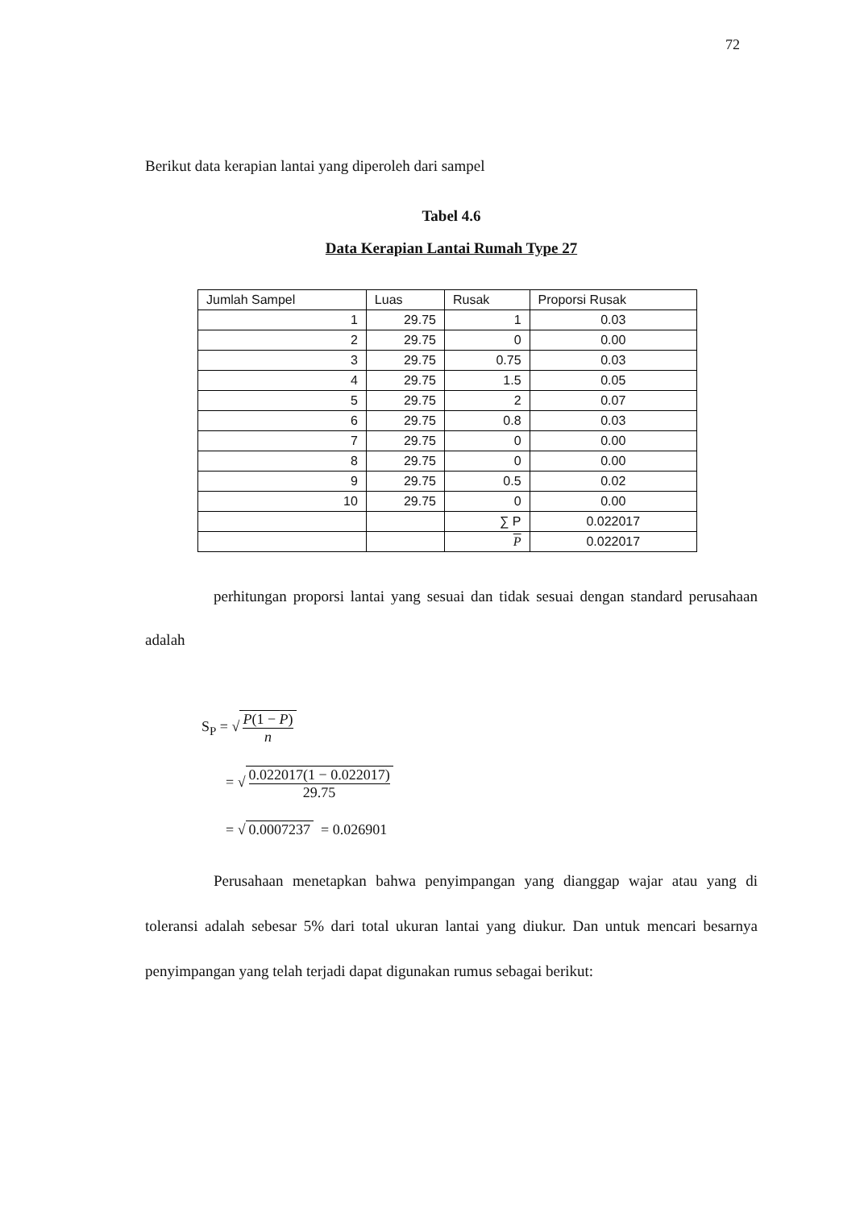72
Berikut data kerapian lantai yang diperoleh dari sampel
Tabel 4.6
Data Kerapian Lantai Rumah Type 27
| Jumlah Sampel | Luas | Rusak | Proporsi Rusak |
| 1 | 29.75 | 1 | 0.03 |
| 2 | 29.75 | 0 | 0.00 |
| 3 | 29.75 | 0.75 | 0.03 |
| 4 | 29.75 | 1.5 | 0.05 |
| 5 | 29.75 | 2 | 0.07 |
| 6 | 29.75 | 0.8 | 0.03 |
| 7 | 29.75 | 0 | 0.00 |
| 8 | 29.75 | 0 | 0.00 |
| 9 | 29.75 | 0.5 | 0.02 |
| 10 | 29.75 | 0 | 0.00 |
| | | ∑ P | 0.022017 |
| | | P | 0.022017 |
perhitungan proporsi lantai yang sesuai dan tidak sesuai dengan standard perusahaan adalah
S<sub>P</sub> = √ P(1 − P) n
= √ 0.022017(1 − 0.022017) 29.75
= √ 0.0007237 = 0.026901
Perusahaan menetapkan bahwa penyimpangan yang dianggap wajar atau yang di toleransi adalah sebesar 5% dari total ukuran lantai yang diukur. Dan untuk mencari besarnya penyimpangan yang telah terjadi dapat digunakan rumus sebagai berikut: